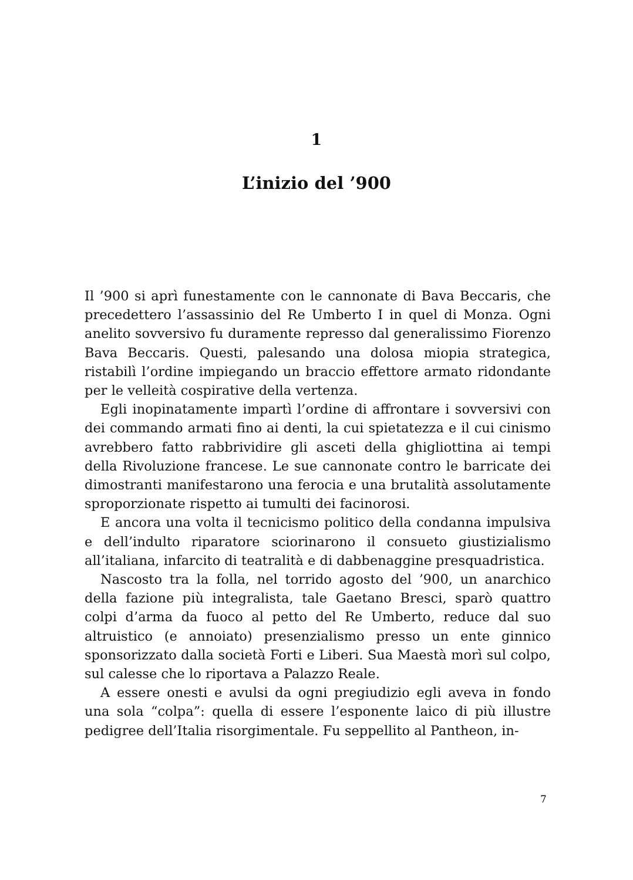1
L’inizio del ’900
Il ’900 si aprì funestamente con le cannonate di Bava Beccaris, che precedettero l’assassinio del Re Umberto I in quel di Monza. Ogni anelito sovversivo fu duramente represso dal generalissimo Fiorenzo Bava Beccaris. Questi, palesando una dolosa miopia strategica, ristabilì l’ordine impiegando un braccio effettore armato ridondante per le velleità cospirative della vertenza.
Egli inopinatamente impartì l’ordine di affrontare i sovversivi con dei commando armati fino ai denti, la cui spietatezza e il cui cinismo avrebbero fatto rabbrividire gli asceti della ghigliottina ai tempi della Rivoluzione francese. Le sue cannonate contro le barricate dei dimostranti manifestarono una ferocia e una brutalità assolutamente sproporzionate rispetto ai tumulti dei facinorosi.
E ancora una volta il tecnicismo politico della condanna impulsiva e dell’indulto riparatore sciorinarono il consueto giustizialismo all’italiana, infarcito di teatralità e di dabbenaggine presquadristica.
Nascosto tra la folla, nel torrido agosto del ’900, un anarchico della fazione più integralista, tale Gaetano Bresci, sparò quattro colpi d’arma da fuoco al petto del Re Umberto, reduce dal suo altruistico (e annoiato) presenzialismo presso un ente ginnico sponsorizzato dalla società Forti e Liberi. Sua Maestà morì sul colpo, sul calesse che lo riportava a Palazzo Reale.
A essere onesti e avulsi da ogni pregiudizio egli aveva in fondo una sola “colpa”: quella di essere l’esponente laico di più illustre pedigree dell’Italia risorgimentale. Fu seppellito al Pantheon, in-
7